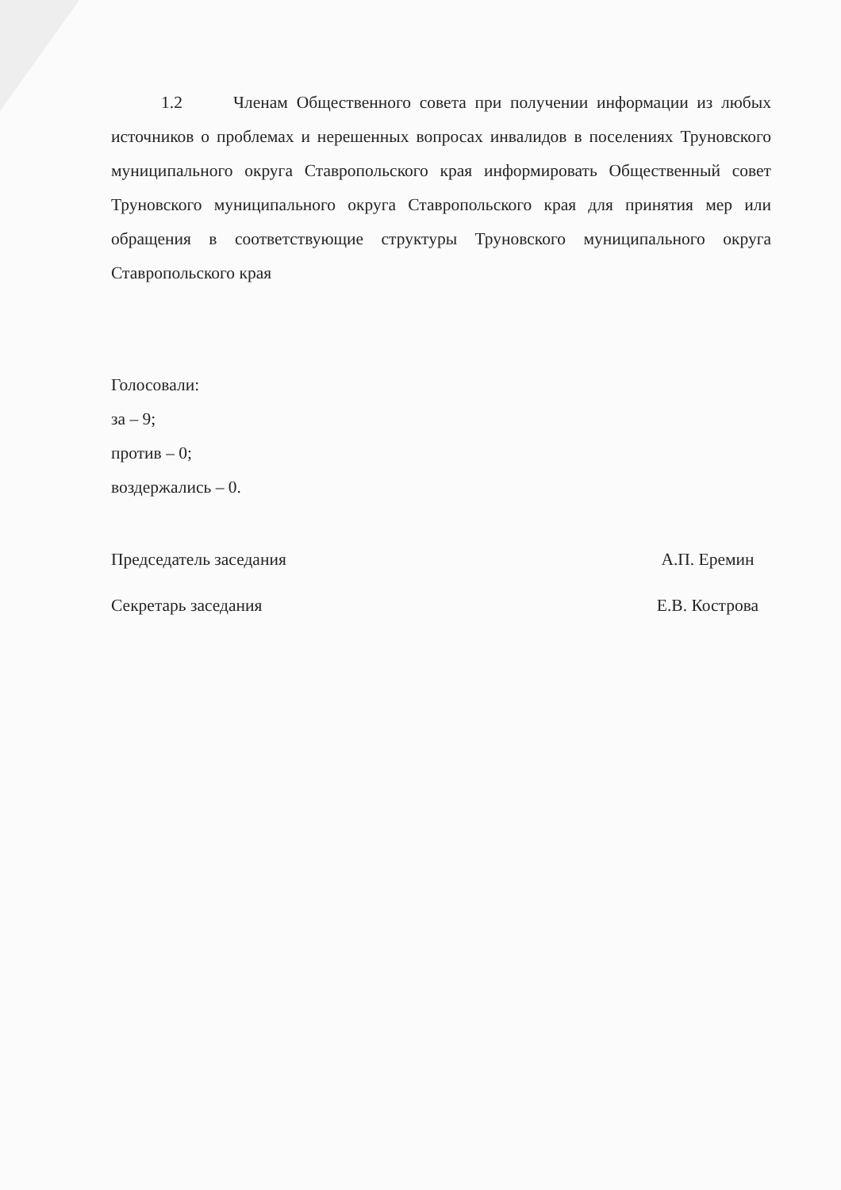1.2 Членам Общественного совета при получении информации из любых источников о проблемах и нерешенных вопросах инвалидов в поселениях Труновского муниципального округа Ставропольского края информировать Общественный совет Труновского муниципального округа Ставропольского края для принятия мер или обращения в соответствующие структуры Труновского муниципального округа Ставропольского края
Голосовали:
за – 9;
против – 0;
воздержались – 0.
Председатель заседания
Секретарь заседания
А.П. Еремин
Е.В. Кострова